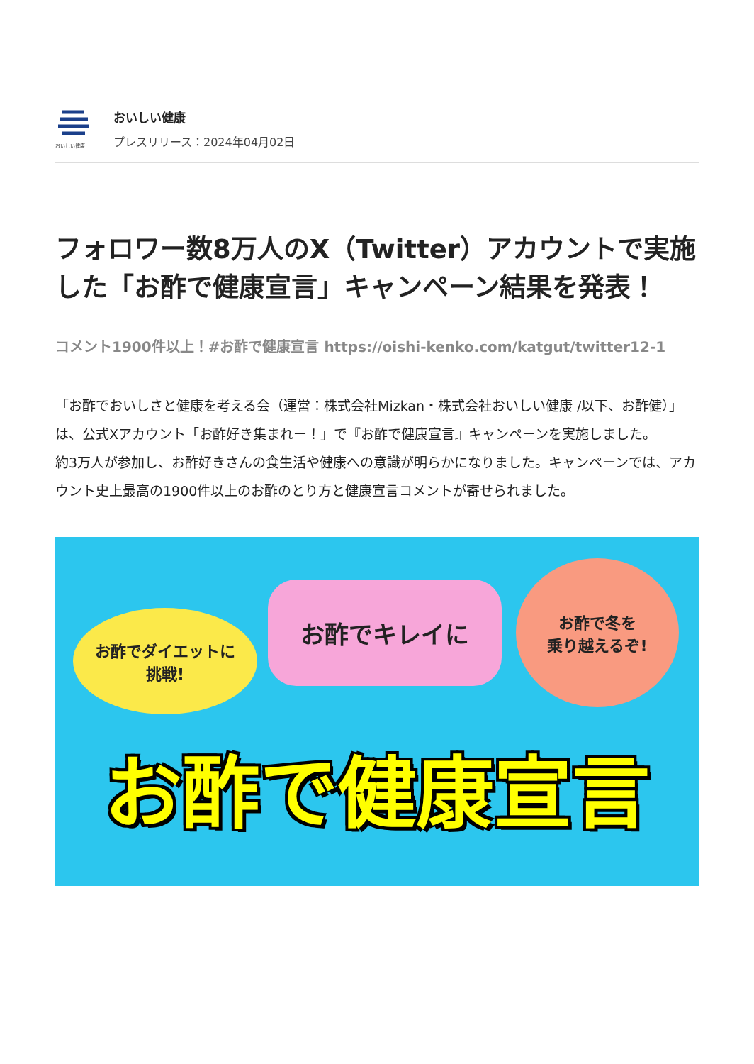おいしい健康
おいしい健康
プレスリリース：2024年04月02日
フォロワー数8万人のX（Twitter）アカウントで実施した「お酢で健康宣言」キャンペーン結果を発表！
コメント1900件以上！#お酢で健康宣言 https://oishi-kenko.com/katgut/twitter12-1
「お酢でおいしさと健康を考える会（運営：株式会社Mizkan・株式会社おいしい健康 /以下、お酢健）」は、公式Xアカウント「お酢好き集まれー！」で『お酢で健康宣言』キャンペーンを実施しました。
約3万人が参加し、お酢好きさんの食生活や健康への意識が明らかになりました。キャンペーンでは、アカウント史上最高の1900件以上のお酢のとり方と健康宣言コメントが寄せられました。
お酢でダイエットに
挑戦!
お酢でキレイに
お酢で冬を
乗り越えるぞ!
お酢で健康宣言